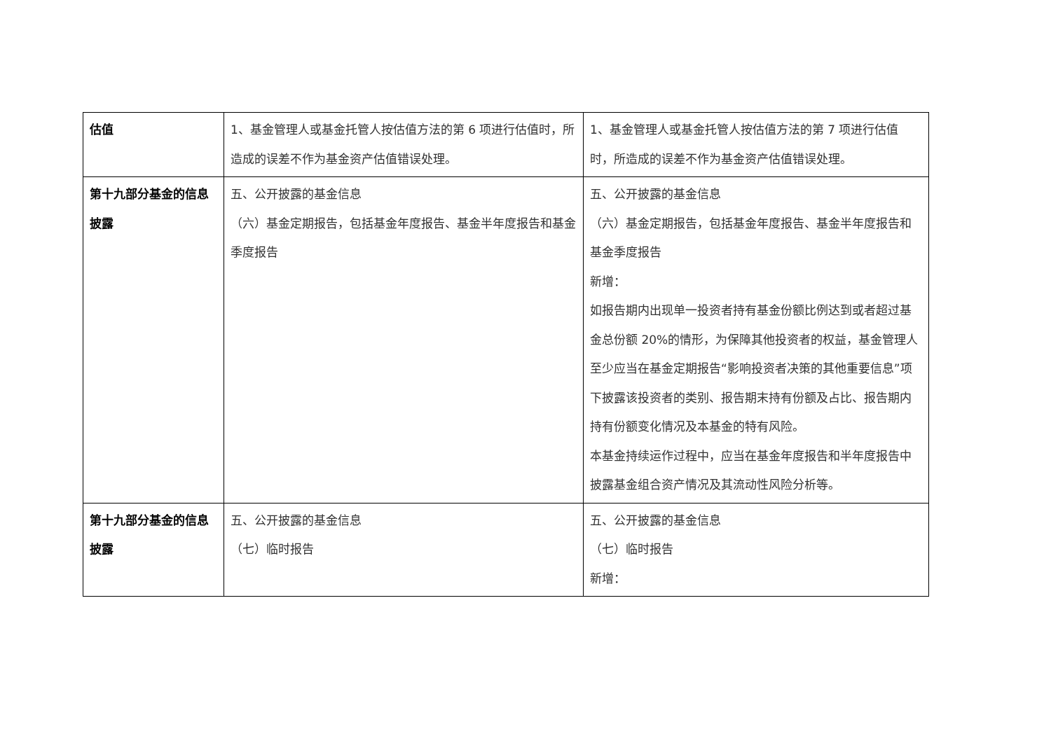| 估值 | 1、基金管理人或基金托管人按估值方法的第 6 项进行估值时，所造成的误差不作为基金资产估值错误处理。 | 1、基金管理人或基金托管人按估值方法的第 7 项进行估值时，所造成的误差不作为基金资产估值错误处理。 |
| 第十九部分基金的信息披露 | 五、公开披露的基金信息 （六）基金定期报告，包括基金年度报告、基金半年度报告和基金季度报告 | 五、公开披露的基金信息 （六）基金定期报告，包括基金年度报告、基金半年度报告和基金季度报告 新增： 如报告期内出现单一投资者持有基金份额比例达到或者超过基金总份额 20%的情形，为保障其他投资者的权益，基金管理人至少应当在基金定期报告“影响投资者决策的其他重要信息”项下披露该投资者的类别、报告期末持有份额及占比、报告期内持有份额变化情况及本基金的特有风险。 本基金持续运作过程中，应当在基金年度报告和半年度报告中披露基金组合资产情况及其流动性风险分析等。 |
| 第十九部分基金的信息披露 | 五、公开披露的基金信息 （七）临时报告 | 五、公开披露的基金信息 （七）临时报告 新增： |